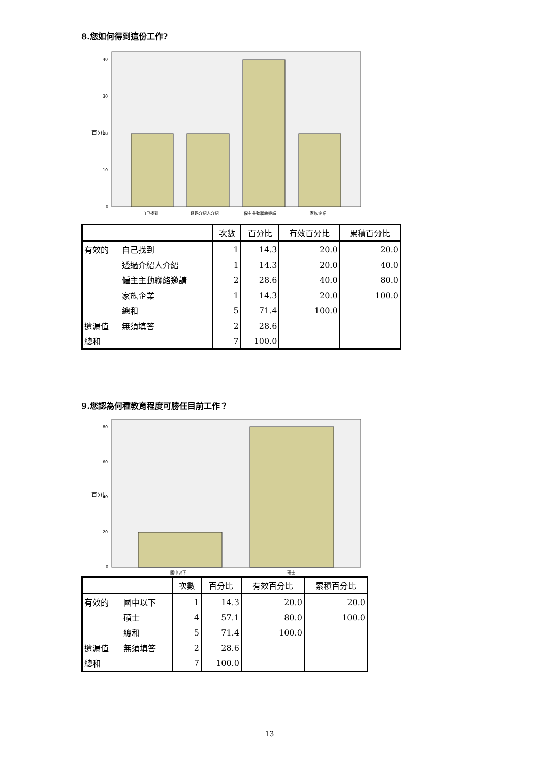8.您如何得到這份工作?
百分比
40
30
20
10
0
自己找到
透過介紹人介紹
僱主主動聯絡邀請
家族企業
| | | 次數 | 百分比 | 有效百分比 | 累積百分比 |
| --- | --- | --- | --- | --- | --- |
| 有效的 | 自己找到 | 1 | 14.3 | 20.0 | 20.0 |
| | 透過介紹人介紹 | 1 | 14.3 | 20.0 | 40.0 |
| | 僱主主動聯絡邀請 | 2 | 28.6 | 40.0 | 80.0 |
| | 家族企業 | 1 | 14.3 | 20.0 | 100.0 |
| | 總和 | 5 | 71.4 | 100.0 | |
| 遺漏值 | 無須填答 | 2 | 28.6 | | |
| 總和 | | 7 | 100.0 | | |
9.您認為何種教育程度可勝任目前工作？
百分比
80
60
40
20
0
國中以下
碩士
| | | 次數 | 百分比 | 有效百分比 | 累積百分比 |
| --- | --- | --- | --- | --- | --- |
| 有效的 | 國中以下 | 1 | 14.3 | 20.0 | 20.0 |
| | 碩士 | 4 | 57.1 | 80.0 | 100.0 |
| | 總和 | 5 | 71.4 | 100.0 | |
| 遺漏值 | 無須填答 | 2 | 28.6 | | |
| 總和 | | 7 | 100.0 | | |
13